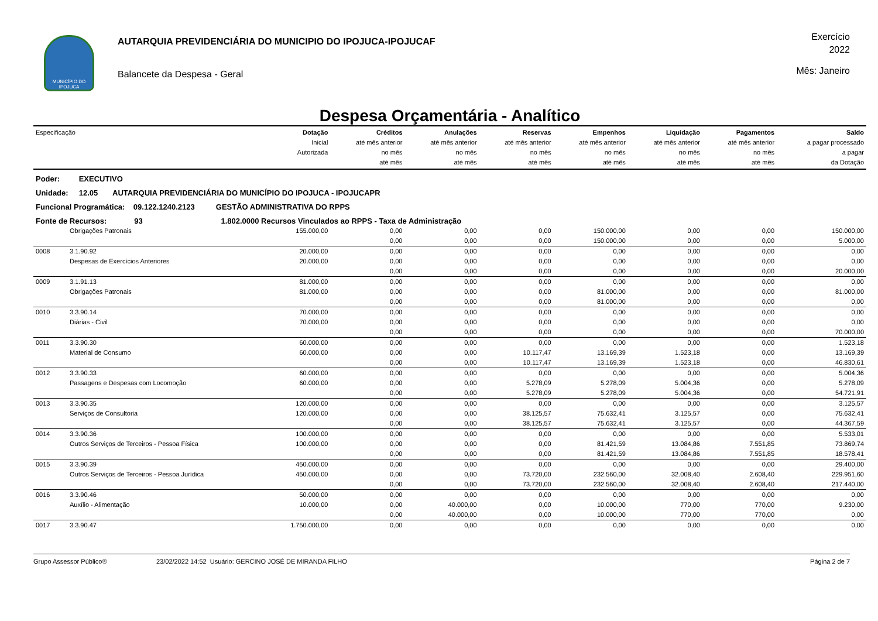MUNICÍPIO DO IPOJUCA
AUTARQUIA PREVIDENCIÁRIA DO MUNICIPIO DO IPOJUCA-IPOJUCAF
Balancete da Despesa - Geral
Exercício
2022
Mês: Janeiro
Despesa Orçamentária - Analítico
| Especificação | | Dotação Inicial Autorizada | Créditos até mês anterior no mês até mês | Anulações até mês anterior no mês até mês | Reservas até mês anterior no mês até mês | Empenhos até mês anterior no mês até mês | Liquidação até mês anterior no mês até mês | Pagamentos até mês anterior no mês até mês | Saldo a pagar processado a pagar da Dotação |
| --- | --- | --- | --- | --- | --- | --- | --- | --- | --- |
| Poder: EXECUTIVO | | | | | | | | | |
| Unidade: 12.05 AUTARQUIA PREVIDENCIÁRIA DO MUNICÍPIO DO IPOJUCA - IPOJUCAPR | | | | | | | | | |
| Funcional Programática: 09.122.1240.2123 GESTÃO ADMINISTRATIVA DO RPPS | | | | | | | | | |
| Fonte de Recursos: 93 1.802.0000 Recursos Vinculados ao RPPS - Taxa de Administração | | | | | | | | | |
| | Obrigações Patronais | 155.000,00 | 0,00 | 0,00 | 0,00 | 150.000,00 | 0,00 | 0,00 | 150.000,00 |
| | | | 0,00 | 0,00 | 0,00 | 150.000,00 | 0,00 | 0,00 | 5.000,00 |
| 0008 | 3.1.90.92 | 20.000,00 | 0,00 | 0,00 | 0,00 | 0,00 | 0,00 | 0,00 | 0,00 |
| | Despesas de Exercícios Anteriores | 20.000,00 | 0,00 | 0,00 | 0,00 | 0,00 | 0,00 | 0,00 | 0,00 |
| | | | 0,00 | 0,00 | 0,00 | 0,00 | 0,00 | 0,00 | 20.000,00 |
| 0009 | 3.1.91.13 | 81.000,00 | 0,00 | 0,00 | 0,00 | 0,00 | 0,00 | 0,00 | 0,00 |
| | Obrigações Patronais | 81.000,00 | 0,00 | 0,00 | 0,00 | 81.000,00 | 0,00 | 0,00 | 81.000,00 |
| | | | 0,00 | 0,00 | 0,00 | 81.000,00 | 0,00 | 0,00 | 0,00 |
| 0010 | 3.3.90.14 | 70.000,00 | 0,00 | 0,00 | 0,00 | 0,00 | 0,00 | 0,00 | 0,00 |
| | Diárias - Civil | 70.000,00 | 0,00 | 0,00 | 0,00 | 0,00 | 0,00 | 0,00 | 0,00 |
| | | | 0,00 | 0,00 | 0,00 | 0,00 | 0,00 | 0,00 | 70.000,00 |
| 0011 | 3.3.90.30 | 60.000,00 | 0,00 | 0,00 | 0,00 | 0,00 | 0,00 | 0,00 | 1.523,18 |
| | Material de Consumo | 60.000,00 | 0,00 | 0,00 | 10.117,47 | 13.169,39 | 1.523,18 | 0,00 | 13.169,39 |
| | | | 0,00 | 0,00 | 10.117,47 | 13.169,39 | 1.523,18 | 0,00 | 46.830,61 |
| 0012 | 3.3.90.33 | 60.000,00 | 0,00 | 0,00 | 0,00 | 0,00 | 0,00 | 0,00 | 5.004,36 |
| | Passagens e Despesas com Locomoção | 60.000,00 | 0,00 | 0,00 | 5.278,09 | 5.278,09 | 5.004,36 | 0,00 | 5.278,09 |
| | | | 0,00 | 0,00 | 5.278,09 | 5.278,09 | 5.004,36 | 0,00 | 54.721,91 |
| 0013 | 3.3.90.35 | 120.000,00 | 0,00 | 0,00 | 0,00 | 0,00 | 0,00 | 0,00 | 3.125,57 |
| | Serviços de Consultoria | 120.000,00 | 0,00 | 0,00 | 38.125,57 | 75.632,41 | 3.125,57 | 0,00 | 75.632,41 |
| | | | 0,00 | 0,00 | 38.125,57 | 75.632,41 | 3.125,57 | 0,00 | 44.367,59 |
| 0014 | 3.3.90.36 | 100.000,00 | 0,00 | 0,00 | 0,00 | 0,00 | 0,00 | 0,00 | 5.533,01 |
| | Outros Serviços de Terceiros - Pessoa Física | 100.000,00 | 0,00 | 0,00 | 0,00 | 81.421,59 | 13.084,86 | 7.551,85 | 73.869,74 |
| | | | 0,00 | 0,00 | 0,00 | 81.421,59 | 13.084,86 | 7.551,85 | 18.578,41 |
| 0015 | 3.3.90.39 | 450.000,00 | 0,00 | 0,00 | 0,00 | 0,00 | 0,00 | 0,00 | 29.400,00 |
| | Outros Serviços de Terceiros - Pessoa Jurídica | 450.000,00 | 0,00 | 0,00 | 73.720,00 | 232.560,00 | 32.008,40 | 2.608,40 | 229.951,60 |
| | | | 0,00 | 0,00 | 73.720,00 | 232.560,00 | 32.008,40 | 2.608,40 | 217.440,00 |
| 0016 | 3.3.90.46 | 50.000,00 | 0,00 | 0,00 | 0,00 | 0,00 | 0,00 | 0,00 | 0,00 |
| | Auxílio - Alimentação | 10.000,00 | 0,00 | 40.000,00 | 0,00 | 10.000,00 | 770,00 | 770,00 | 9.230,00 |
| | | | 0,00 | 40.000,00 | 0,00 | 10.000,00 | 770,00 | 770,00 | 0,00 |
| 0017 | 3.3.90.47 | 1.750.000,00 | 0,00 | 0,00 | 0,00 | 0,00 | 0,00 | 0,00 | 0,00 |
Grupo Assessor Público® 23/02/2022 14:52 Usuário: GERCINO JOSÉ DE MIRANDA FILHO Página 2 de 7